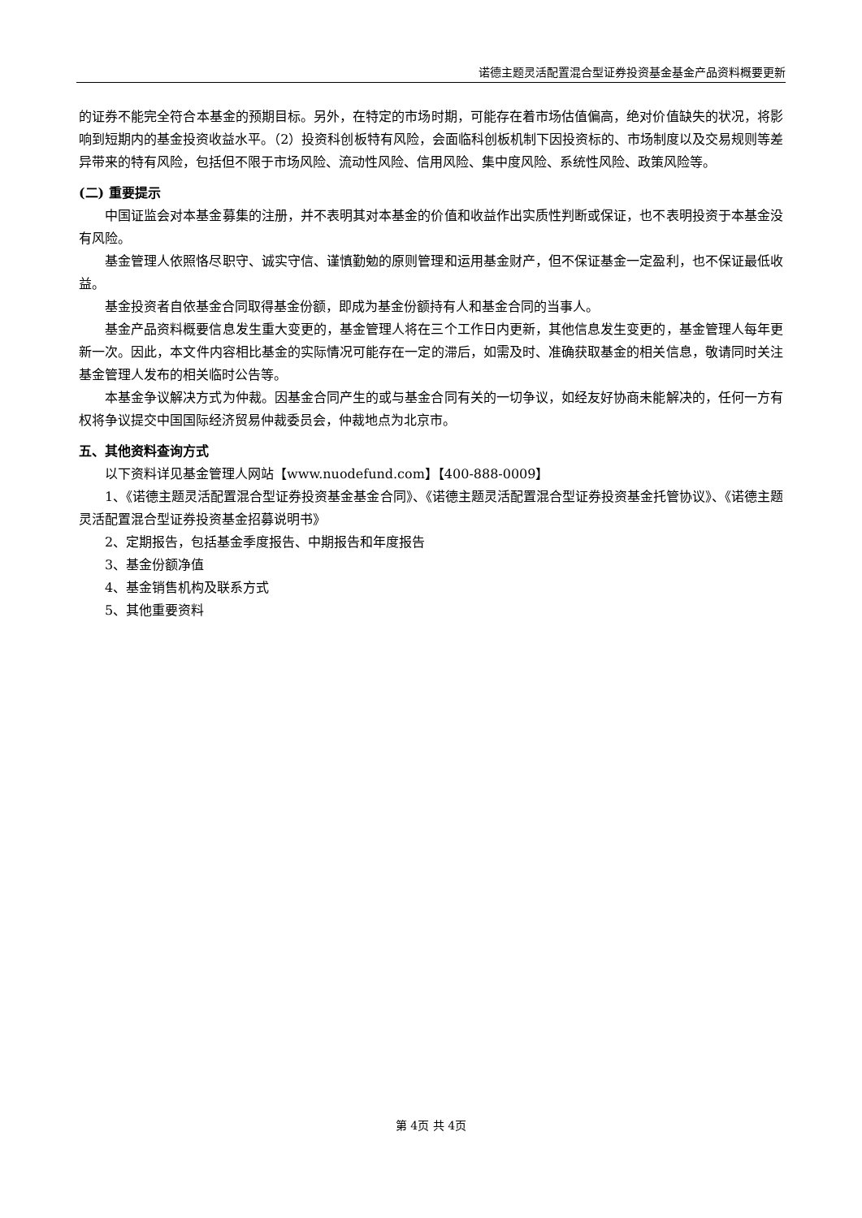诺德主题灵活配置混合型证券投资基金基金产品资料概要更新
的证券不能完全符合本基金的预期目标。另外，在特定的市场时期，可能存在着市场估值偏高，绝对价值缺失的状况，将影响到短期内的基金投资收益水平。（2）投资科创板特有风险，会面临科创板机制下因投资标的、市场制度以及交易规则等差异带来的特有风险，包括但不限于市场风险、流动性风险、信用风险、集中度风险、系统性风险、政策风险等。
(二) 重要提示
中国证监会对本基金募集的注册，并不表明其对本基金的价值和收益作出实质性判断或保证，也不表明投资于本基金没有风险。
基金管理人依照恪尽职守、诚实守信、谨慎勤勉的原则管理和运用基金财产，但不保证基金一定盈利，也不保证最低收益。
基金投资者自依基金合同取得基金份额，即成为基金份额持有人和基金合同的当事人。
基金产品资料概要信息发生重大变更的，基金管理人将在三个工作日内更新，其他信息发生变更的，基金管理人每年更新一次。因此，本文件内容相比基金的实际情况可能存在一定的滞后，如需及时、准确获取基金的相关信息，敬请同时关注基金管理人发布的相关临时公告等。
本基金争议解决方式为仲裁。因基金合同产生的或与基金合同有关的一切争议，如经友好协商未能解决的，任何一方有权将争议提交中国国际经济贸易仲裁委员会，仲裁地点为北京市。
五、其他资料查询方式
以下资料详见基金管理人网站【www.nuodefund.com】【400-888-0009】
1、《诺德主题灵活配置混合型证券投资基金基金合同》、《诺德主题灵活配置混合型证券投资基金托管协议》、《诺德主题灵活配置混合型证券投资基金招募说明书》
2、定期报告，包括基金季度报告、中期报告和年度报告
3、基金份额净值
4、基金销售机构及联系方式
5、其他重要资料
第 4页 共 4页